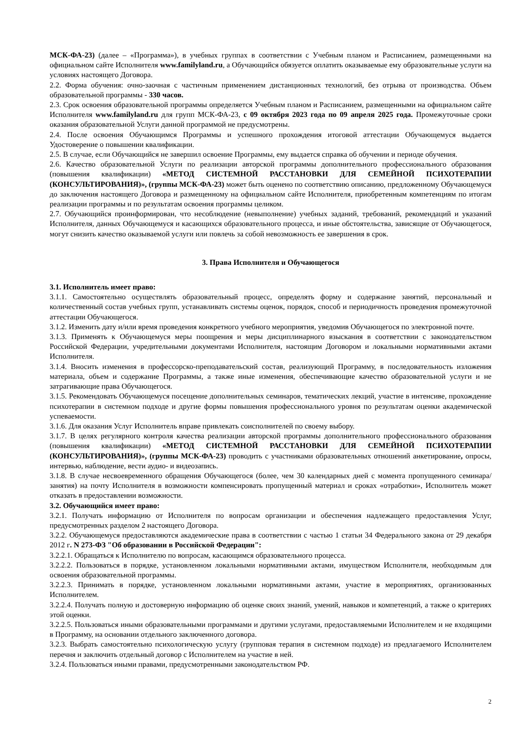МСК-ФА-23) (далее – «Программа»), в учебных группах в соответствии с Учебным планом и Расписанием, размещенными на официальном сайте Исполнителя www.familyland.ru, а Обучающийся обязуется оплатить оказываемые ему образовательные услуги на условиях настоящего Договора.
2.2. Форма обучения: очно-заочная с частичным применением дистанционных технологий, без отрыва от производства. Объем образовательной программы - 330 часов.
2.3. Срок освоения образовательной программы определяется Учебным планом и Расписанием, размещенными на официальном сайте Исполнителя www.familyland.ru для групп МСК-ФА-23, с 09 октября 2023 года по 09 апреля 2025 года. Промежуточные сроки оказания образовательной Услуги данной программой не предусмотрены.
2.4. После освоения Обучающимся Программы и успешного прохождения итоговой аттестации Обучающемуся выдается Удостоверение о повышении квалификации.
2.5. В случае, если Обучающийся не завершил освоение Программы, ему выдается справка об обучении и периоде обучения.
2.6. Качество образовательной Услуги по реализации авторской программы дополнительного профессионального образования (повышения квалификации) «МЕТОД СИСТЕМНОЙ РАССТАНОВКИ ДЛЯ СЕМЕЙНОЙ ПСИХОТЕРАПИИ (КОНСУЛЬТИРОВАНИЯ)», (группы МСК-ФА-23) может быть оценено по соответствию описанию, предложенному Обучающемуся до заключения настоящего Договора и размещенному на официальном сайте Исполнителя, приобретенным компетенциям по итогам реализации программы и по результатам освоения программы целиком.
2.7. Обучающийся проинформирован, что несоблюдение (невыполнение) учебных заданий, требований, рекомендаций и указаний Исполнителя, данных Обучающемуся и касающихся образовательного процесса, и иные обстоятельства, зависящие от Обучающегося, могут снизить качество оказываемой услуги или повлечь за собой невозможность ее завершения в срок.
3. Права Исполнителя и Обучающегося
3.1. Исполнитель имеет право:
3.1.1. Самостоятельно осуществлять образовательный процесс, определять форму и содержание занятий, персональный и количественный состав учебных групп, устанавливать системы оценок, порядок, способ и периодичность проведения промежуточной аттестации Обучающегося.
3.1.2. Изменить дату и/или время проведения конкретного учебного мероприятия, уведомив Обучающегося по электронной почте.
3.1.3. Применять к Обучающемуся меры поощрения и меры дисциплинарного взыскания в соответствии с законодательством Российской Федерации, учредительными документами Исполнителя, настоящим Договором и локальными нормативными актами Исполнителя.
3.1.4. Вносить изменения в профессорско-преподавательский состав, реализующий Программу, в последовательность изложения материала, объем и содержание Программы, а также иные изменения, обеспечивающие качество образовательной услуги и не затрагивающие права Обучающегося.
3.1.5. Рекомендовать Обучающемуся посещение дополнительных семинаров, тематических лекций, участие в интенсиве, прохождение психотерапии в системном подходе и другие формы повышения профессионального уровня по результатам оценки академической успеваемости.
3.1.6. Для оказания Услуг Исполнитель вправе привлекать соисполнителей по своему выбору.
3.1.7. В целях регулярного контроля качества реализации авторской программы дополнительного профессионального образования (повышения квалификации) «МЕТОД СИСТЕМНОЙ РАССТАНОВКИ ДЛЯ СЕМЕЙНОЙ ПСИХОТЕРАПИИ (КОНСУЛЬТИРОВАНИЯ)», (группы МСК-ФА-23) проводить с участниками образовательных отношений анкетирование, опросы, интервью, наблюдение, вести аудио- и видеозапись.
3.1.8. В случае несвоевременного обращения Обучающегося (более, чем 30 календарных дней с момента пропущенного семинара/ занятия) на почту Исполнителя в возможности компенсировать пропущенный материал и сроках «отработки», Исполнитель может отказать в предоставлении возможности.
3.2. Обучающийся имеет право:
3.2.1. Получать информацию от Исполнителя по вопросам организации и обеспечения надлежащего предоставления Услуг, предусмотренных разделом 2 настоящего Договора.
3.2.2. Обучающемуся предоставляются академические права в соответствии с частью 1 статьи 34 Федерального закона от 29 декабря 2012 г. N 273-ФЗ "Об образовании в Российской Федерации":
3.2.2.1. Обращаться к Исполнителю по вопросам, касающимся образовательного процесса.
3.2.2.2. Пользоваться в порядке, установленном локальными нормативными актами, имуществом Исполнителя, необходимым для освоения образовательной программы.
3.2.2.3. Принимать в порядке, установленном локальными нормативными актами, участие в мероприятиях, организованных Исполнителем.
3.2.2.4. Получать полную и достоверную информацию об оценке своих знаний, умений, навыков и компетенций, а также о критериях этой оценки.
3.2.2.5. Пользоваться иными образовательными программами и другими услугами, предоставляемыми Исполнителем и не входящими в Программу, на основании отдельного заключенного договора.
3.2.3. Выбрать самостоятельно психологическую услугу (групповая терапия в системном подходе) из предлагаемого Исполнителем перечня и заключить отдельный договор с Исполнителем на участие в ней.
3.2.4. Пользоваться иными правами, предусмотренными законодательством РФ.
2